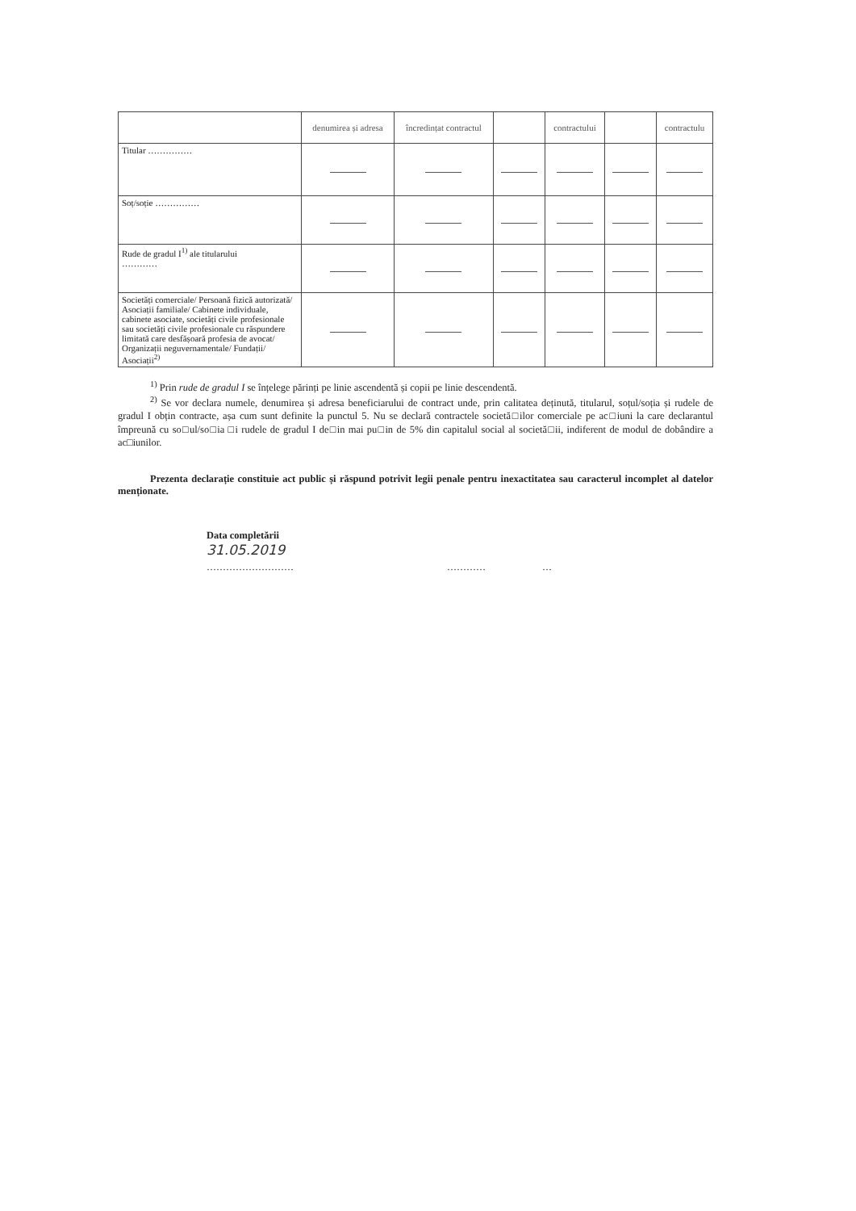| | denumirea și adresa | încredințat contractul | | contractului | | contractulu |
| Titular …………… | | | | | | |
| Soț/soție …………… | | | | | | |
| Rude de gradul I<sup>1)</sup> ale titularului ………… | | | | | | |
| Societăți comerciale/ Persoană fizică autorizată/ Asociații familiale/ Cabinete individuale, cabinete asociate, societăți civile profesionale sau societăți civile profesionale cu răspundere limitată care desfășoară profesia de avocat/ Organizații neguvernamentale/ Fundații/ Asociații<sup>2)</sup> | | | | | | |
<sup>1)</sup> Prin rude de gradul I se înțelege părinți pe linie ascendentă și copii pe linie descendentă.
<sup>2)</sup> Se vor declara numele, denumirea și adresa beneficiarului de contract unde, prin calitatea deținută, titularul, soțul/soția și rudele de gradul I obțin contracte, așa cum sunt definite la punctul 5. Nu se declară contractele societă□ilor comerciale pe ac□iuni la care declarantul împreună cu so□ul/so□ia □i rudele de gradul I de□in mai pu□in de 5% din capitalul social al societă□ii, indiferent de modul de dobândire a ac□iunilor.
Prezenta declarație constituie act public și răspund potrivit legii penale pentru inexactitatea sau caracterul incomplet al datelor menționate.
Data completării
31.05.2019
……………………… ………… …